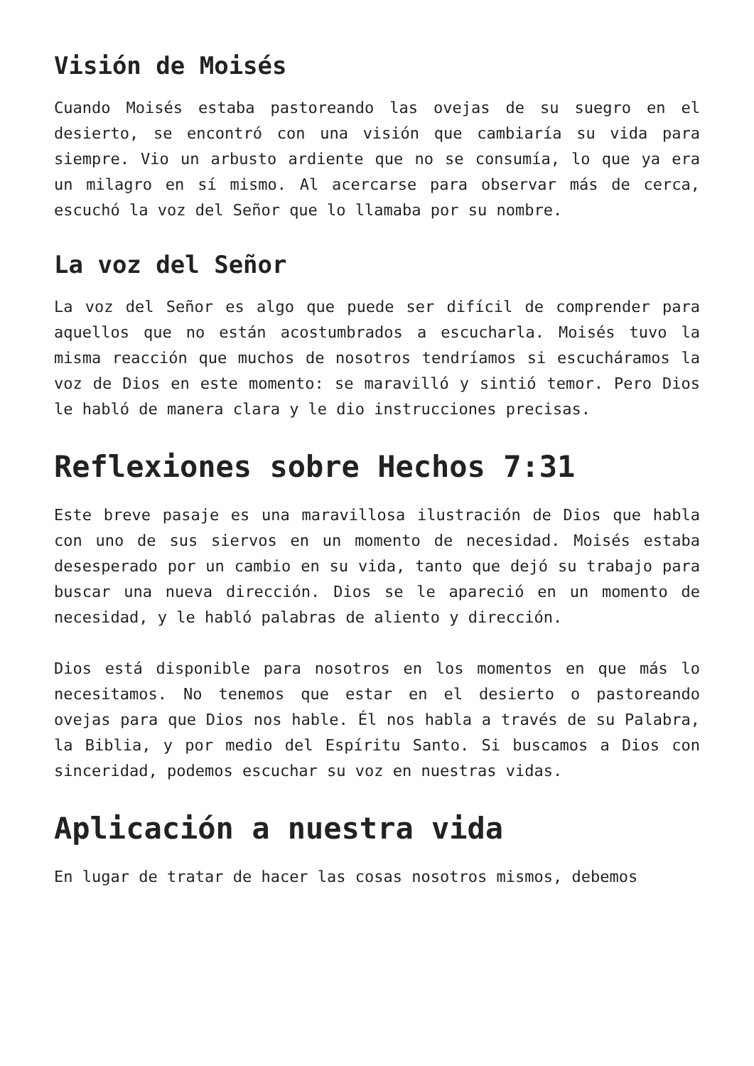Visión de Moisés
Cuando Moisés estaba pastoreando las ovejas de su suegro en el desierto, se encontró con una visión que cambiaría su vida para siempre. Vio un arbusto ardiente que no se consumía, lo que ya era un milagro en sí mismo. Al acercarse para observar más de cerca, escuchó la voz del Señor que lo llamaba por su nombre.
La voz del Señor
La voz del Señor es algo que puede ser difícil de comprender para aquellos que no están acostumbrados a escucharla. Moisés tuvo la misma reacción que muchos de nosotros tendríamos si escucháramos la voz de Dios en este momento: se maravilló y sintió temor. Pero Dios le habló de manera clara y le dio instrucciones precisas.
Reflexiones sobre Hechos 7:31
Este breve pasaje es una maravillosa ilustración de Dios que habla con uno de sus siervos en un momento de necesidad. Moisés estaba desesperado por un cambio en su vida, tanto que dejó su trabajo para buscar una nueva dirección. Dios se le apareció en un momento de necesidad, y le habló palabras de aliento y dirección.
Dios está disponible para nosotros en los momentos en que más lo necesitamos. No tenemos que estar en el desierto o pastoreando ovejas para que Dios nos hable. Él nos habla a través de su Palabra, la Biblia, y por medio del Espíritu Santo. Si buscamos a Dios con sinceridad, podemos escuchar su voz en nuestras vidas.
Aplicación a nuestra vida
En lugar de tratar de hacer las cosas nosotros mismos, debemos